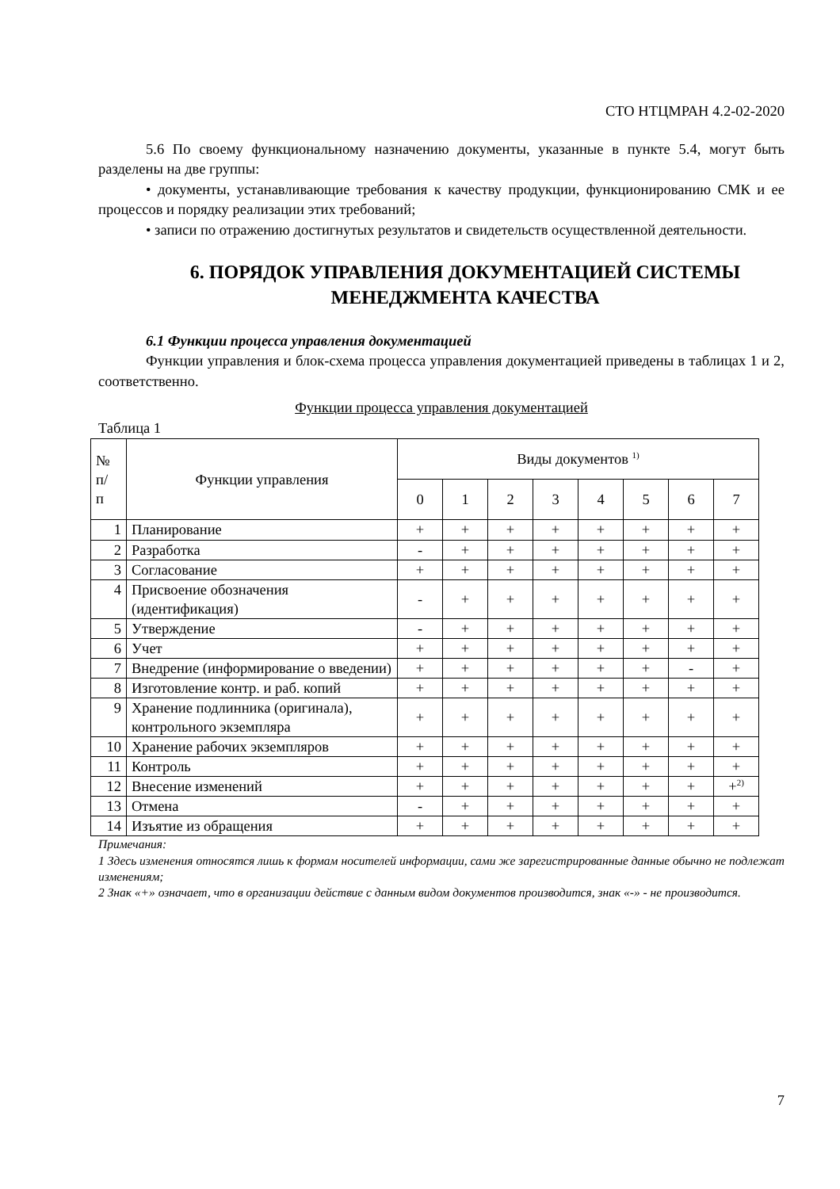СТО НТЦМРАН 4.2-02-2020
5.6 По своему функциональному назначению документы, указанные в пункте 5.4, могут быть разделены на две группы:
• документы, устанавливающие требования к качеству продукции, функционированию СМК и ее процессов и порядку реализации этих требований;
• записи по отражению достигнутых результатов и свидетельств осуществленной деятельности.
6. ПОРЯДОК УПРАВЛЕНИЯ ДОКУМЕНТАЦИЕЙ СИСТЕМЫ МЕНЕДЖМЕНТА КАЧЕСТВА
6.1 Функции процесса управления документацией
Функции управления и блок-схема процесса управления документацией приведены в таблицах 1 и 2, соответственно.
Функции процесса управления документацией
Таблица 1
| № п/ п | Функции управления | Виды документов <sup>1)</sup> | | | | | | | |
| --- | --- | --- | --- | --- | --- | --- | --- | --- | --- |
| | | 0 | 1 | 2 | 3 | 4 | 5 | 6 | 7 |
| 1 | Планирование | + | + | + | + | + | + | + | + |
| 2 | Разработка | - | + | + | + | + | + | + | + |
| 3 | Согласование | + | + | + | + | + | + | + | + |
| 4 | Присвоение обозначения (идентификация) | - | + | + | + | + | + | + | + |
| 5 | Утверждение | - | + | + | + | + | + | + | + |
| 6 | Учет | + | + | + | + | + | + | + | + |
| 7 | Внедрение (информирование о введении) | + | + | + | + | + | + | - | + |
| 8 | Изготовление контр. и раб. копий | + | + | + | + | + | + | + | + |
| 9 | Хранение подлинника (оригинала), контрольного экземпляра | + | + | + | + | + | + | + | + |
| 10 | Хранение рабочих экземпляров | + | + | + | + | + | + | + | + |
| 11 | Контроль | + | + | + | + | + | + | + | + |
| 12 | Внесение изменений | + | + | + | + | + | + | + | +<sup>2)</sup> |
| 13 | Отмена | - | + | + | + | + | + | + | + |
| 14 | Изъятие из обращения | + | + | + | + | + | + | + | + |
Примечания:
1 Здесь изменения относятся лишь к формам носителей информации, сами же зарегистрированные данные обычно не подлежат изменениям;
2 Знак «+» означает, что в организации действие с данным видом документов производится, знак «-» - не производится.
7